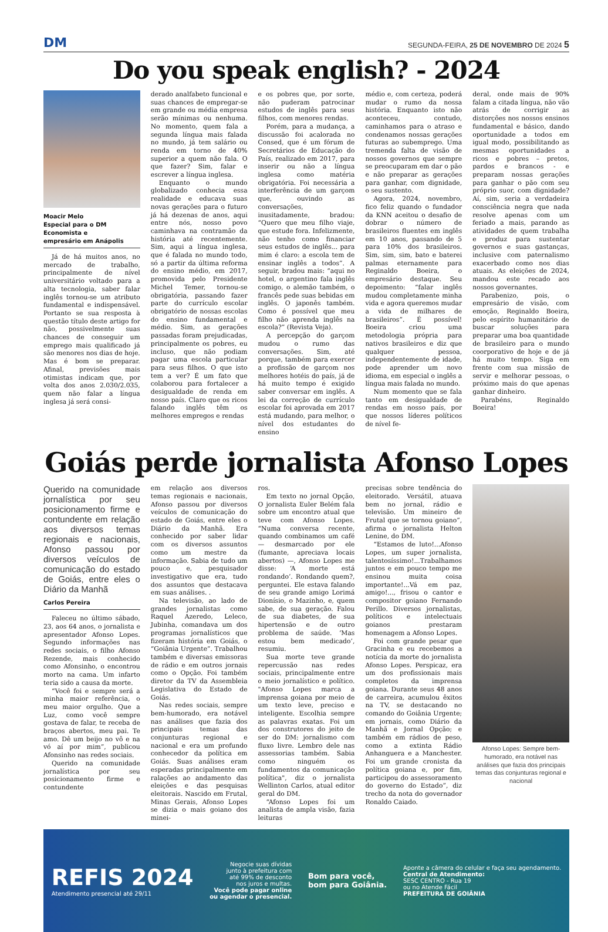DM SEGUNDA-FEIRA, 25 DE NOVEMBRO DE 2024 5
Do you speak english? - 2024
Moacir Melo
Especial para o DM
Economista e
empresário em Anápolis
Já de há muitos anos, no mercado de trabalho, principalmente de nível universitário voltado para a alta tecnologia, saber falar inglês tornou-se um atributo fundamental e indispensável. Portanto se sua resposta à questão título deste artigo for não, possivelmente suas chances de conseguir um emprego mais qualificado já são menores nos dias de hoje. Mas é bom se preparar. Afinal, previsões mais otimistas indicam que, por volta dos anos 2.030/2.035, quem não falar a língua inglesa já será consi-
derado analfabeto funcional e suas chances de empregar-se em grande ou média empresa serão mínimas ou nenhuma. No momento, quem fala a segunda língua mais falada no mundo, já tem salário ou renda em torno de 40% superior a quem não fala. O que fazer? Sim, falar e escrever a língua inglesa.
Enquanto o mundo globalizado conhecia essa realidade e educava suas novas gerações para o futuro já há dezenas de anos, aqui entre nós, nosso povo caminhava na contramão da história até recentemente. Sim, aqui a língua inglesa, que é falada no mundo todo, só a partir da última reforma do ensino médio, em 2017, promovida pelo Presidente Michel Temer, tornou-se obrigatória, passando fazer parte do currículo escolar obrigatório de nossas escolas do ensino fundamental e médio. Sim, as gerações passadas foram prejudicadas, principalmente os pobres, eu incluso, que não podiam pagar uma escola particular para seus filhos. O que isto tem a ver? É um fato que colaborou para fortalecer a desigualdade de renda em nosso país. Claro que os ricos falando inglês têm os melhores empregos e rendas
e os pobres que, por sorte, não puderam patrocinar estudos de inglês para seus filhos, com menores rendas.
Porém, para a mudança, a discussão foi acalorada no Consed, que é um fórum de Secretários de Educação do País, realizado em 2017, para inserir ou não a língua inglesa como matéria obrigatória. Foi necessária a interferência de um garçom que, ouvindo as conversações, inusitadamente, bradou: “Quero que meu filho viaje, que estude fora. Infelizmente, não tenho como financiar seus estudos de inglês... para mim é claro: a escola tem de ensinar inglês a todos”. A seguir, bradou mais: “aqui no hotel, o argentino fala inglês comigo, o alemão também, o francês pede suas bebidas em inglês. O japonês também. Como é possível que meu filho não aprenda inglês na escola?” (Revista Veja).
A percepção do garçom mudou o rumo das conversações. Sim, até porque, também para exercer a profissão de garçom nos melhores hotéis do país, já de há muito tempo é exigido saber conversar em inglês. A lei da correção de currículo escolar foi aprovada em 2017 está mudando, para melhor, o nível dos estudantes do ensino
médio e, com certeza, poderá mudar o rumo da nossa história. Enquanto isto não aconteceu, contudo, caminhamos para o atraso e condenamos nossas gerações futuras ao subemprego. Uma tremenda falta de visão de nossos governos que sempre se preocuparam em dar o pão e não preparar as gerações para ganhar, com dignidade, o seu sustento.
Agora, 2024, novembro, fico feliz quando o fundador da KNN aceitou o desafio de dobrar o número de brasileiros fluentes em inglês em 10 anos, passando de 5 para 10% dos brasileiros. Sim, sim, sim, bato e baterei palmas eternamente para Reginaldo Boeira, o empresário destaque. Seu depoimento: “falar inglês mudou completamente minha vida e agora queremos mudar a vida de milhares de brasileiros”. É possível! Boeira criou uma metodologia própria para nativos brasileiros e diz que qualquer pessoa, independentemente de idade, pode aprender um novo idioma, em especial o inglês a língua mais falada no mundo.
Num momento que se fala tanto em desigualdade de rendas em nosso país, por que nossos líderes políticos de nível fe-
deral, onde mais de 90% falam a citada língua, não vão atrás de corrigir as distorções nos nossos ensinos fundamental e básico, dando oportunidade a todos em igual modo, possibilitando as mesmas oportunidades a ricos e pobres – pretos, pardos e brancos - e preparam nossas gerações para ganhar o pão com seu próprio suor, com dignidade? Aí, sim, seria a verdadeira consciência negra que nada resolve apenas com um feriado a mais, parando as atividades de quem trabalha e produz para sustentar governos e suas gastanças, inclusive com paternalismo exacerbado como nos dias atuais. As eleições de 2024, mandou este recado aos nossos governantes.
Parabenizo, pois, o empresário de visão, com emoção, Reginaldo Boeira, pelo espírito humanitário de buscar soluções para preparar uma boa quantidade de brasileiro para o mundo coorporativo de hoje e de já há muito tempo. Siga em frente com sua missão de servir e melhorar pessoas, o próximo mais do que apenas ganhar dinheiro.
Parabéns, Reginaldo Boeira!
Goiás perde jornalista Afonso Lopes
Querido na comunidade jornalística por seu posicionamento firme e contundente em relação aos diversos temas regionais e nacionais, Afonso passou por diversos veículos de comunicação do estado de Goiás, entre eles o Diário da Manhã
Carlos Pereira
Faleceu no último sábado, 23, aos 64 anos, o jornalista e apresentador Afonso Lopes. Segundo informações nas redes sociais, o filho Afonso Rezende, mais conhecido como Afonsinho, o encontrou morto na cama. Um infarto teria sido a causa da morte.
“Você foi e sempre será a minha maior referência, o meu maior orgulho. Que a Luz, como você sempre gostava de falar, te receba de braços abertos, meu pai. Te amo. Dê um beijo no vô e na vó aí por mim”, publicou Afonsinho nas redes sociais.
Querido na comunidade jornalística por seu posicionamento firme e contundente
em relação aos diversos temas regionais e nacionais, Afonso passou por diversos veículos de comunicação do estado de Goiás, entre eles o Diário da Manhã. Era conhecido por saber lidar com os diversos assuntos como um mestre da informação. Sabia de tudo um pouco e, pesquisador investigativo que era, tudo dos assuntos que destacava em suas análises. .
Na televisão, ao lado de grandes jornalistas como Raquel Azeredo, Leleco, Jubinha, comandava um dos programas jornalísticos que fizeram história em Goiás, o “Goiânia Urgente”. Trabalhou também e diversas emissoras de rádio e em outros jornais como o Opção. Foi também diretor da TV da Assembleia Legislativa do Estado de Goiás.
Nas redes sociais, sempre bem-humorado, era notável nas análises que fazia dos principais temas das conjunturas regional e nacional e era um profundo conhecedor da política em Goiás. Suas análises eram esperadas principalmente em ralações ao andamento das eleições e das pesquisas eleitorais. Nascido em Frutal, Minas Gerais, Afonso Lopes se dizia o mais goiano dos minei-
ros.
Em texto no jornal Opção, O jornalista Euler Belém fala sobre um encontro atual que teve com Afonso Lopes. “Numa conversa recente, quando combinamos um café — desmarcado por ele (fumante, apreciava locais abertos) —, Afonso Lopes me disse: ‘A morte está rondando’. Rondando quem?, perguntei. Ele estava falando de seu grande amigo Lorimá Dionísio, o Mazinho, e, quem sabe, de sua geração. Falou de sua diabetes, de sua hipertensão e de outro problema de saúde. ‘Mas estou bem medicado’, resumiu.
Sua morte teve grande repercussão nas redes sociais, principalmente entre o meio jornalístico e político. "Afonso Lopes marca a imprensa goiana por meio de um texto leve, preciso e inteligente. Escolhia sempre as palavras exatas. Foi um dos construtores do jeito de ser do DM: jornalismo com fluxo livre. Lembro dele nas assessorias também. Sabia como ninguém os fundamentos da comunicação política", diz o jornalista Wellinton Carlos, atual editor geral do DM.
“Afonso Lopes foi um analista de ampla visão, fazia leituras
precisas sobre tendência do eleitorado. Versátil, atuava bem no jornal, rádio e televisão. Um mineiro de Frutal que se tornou goiano”, afirma o jornalista Helton Lenine, do DM.
“Estamos de luto!...Afonso Lopes, um super jornalista, talentosíssimo!...Trabalhamos juntos e em pouco tempo me ensinou muita coisa importante!...Vá em paz, amigo!..., frisou o cantor e compositor goiano Fernando Perillo. Diversos jornalistas, políticos e intelectuais goianos prestaram homenagem a Afonso Lopes.
Foi com grande pesar que Gracinha e eu recebemos a notícia da morte do jornalista Afonso Lopes. Perspicaz, era um dos profissionais mais completos da imprensa goiana. Durante seus 48 anos de carreira, acumulou êxitos na TV, se destacando no comando do Goiânia Urgente; em jornais, como Diário da Manhã e Jornal Opção; e também em rádios de peso, como a extinta Rádio Anhanguera e a Manchester. Foi um grande cronista da política goiana e, por fim, participou do assessoramento do governo do Estado”, diz trecho da nota do governador Ronaldo Caiado.
Afonso Lopes: Sempre bem-humorado, era notável nas análises que fazia dos principais temas das conjunturas regional e nacional
REFIS 2024
Atendimento presencial até 29/11
Negocie suas dívidas
junto à prefeitura com
até 99% de desconto
nos juros e multas.
Você pode pagar online
ou agendar o presencial.
Bom para você,
bom para Goiânia.
Aponte a câmera do celular e faça seu agendamento.
Central de Atendimento:
SESC CENTRO - Rua 19
ou no Atende Fácil
PREFEITURA DE GOIÂNIA